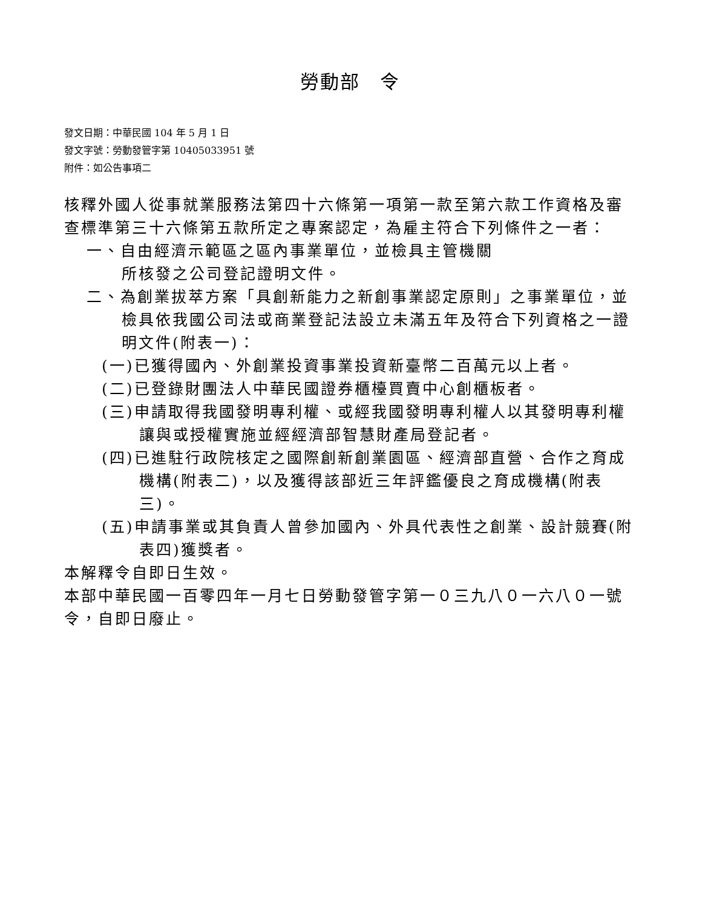勞動部　令
發文日期：中華民國 104 年 5 月 1 日
發文字號：勞動發管字第 10405033951 號
附件：如公告事項二
核釋外國人從事就業服務法第四十六條第一項第一款至第六款工作資格及審查標準第三十六條第五款所定之專案認定，為雇主符合下列條件之一者：
一、自由經濟示範區之區內事業單位，並檢具主管機關
所核發之公司登記證明文件。
二、為創業拔萃方案「具創新能力之新創事業認定原則」之事業單位，並檢具依我國公司法或商業登記法設立未滿五年及符合下列資格之一證明文件(附表一)：
(一)已獲得國內、外創業投資事業投資新臺幣二百萬元以上者。
(二)已登錄財團法人中華民國證券櫃檯買賣中心創櫃板者。
(三)申請取得我國發明專利權、或經我國發明專利權人以其發明專利權讓與或授權實施並經經濟部智慧財產局登記者。
(四)已進駐行政院核定之國際創新創業園區、經濟部直營、合作之育成機構(附表二)，以及獲得該部近三年評鑑優良之育成機構(附表三)。
(五)申請事業或其負責人曾參加國內、外具代表性之創業、設計競賽(附表四)獲獎者。
本解釋令自即日生效。
本部中華民國一百零四年一月七日勞動發管字第一０三九八０一六八０一號令，自即日廢止。